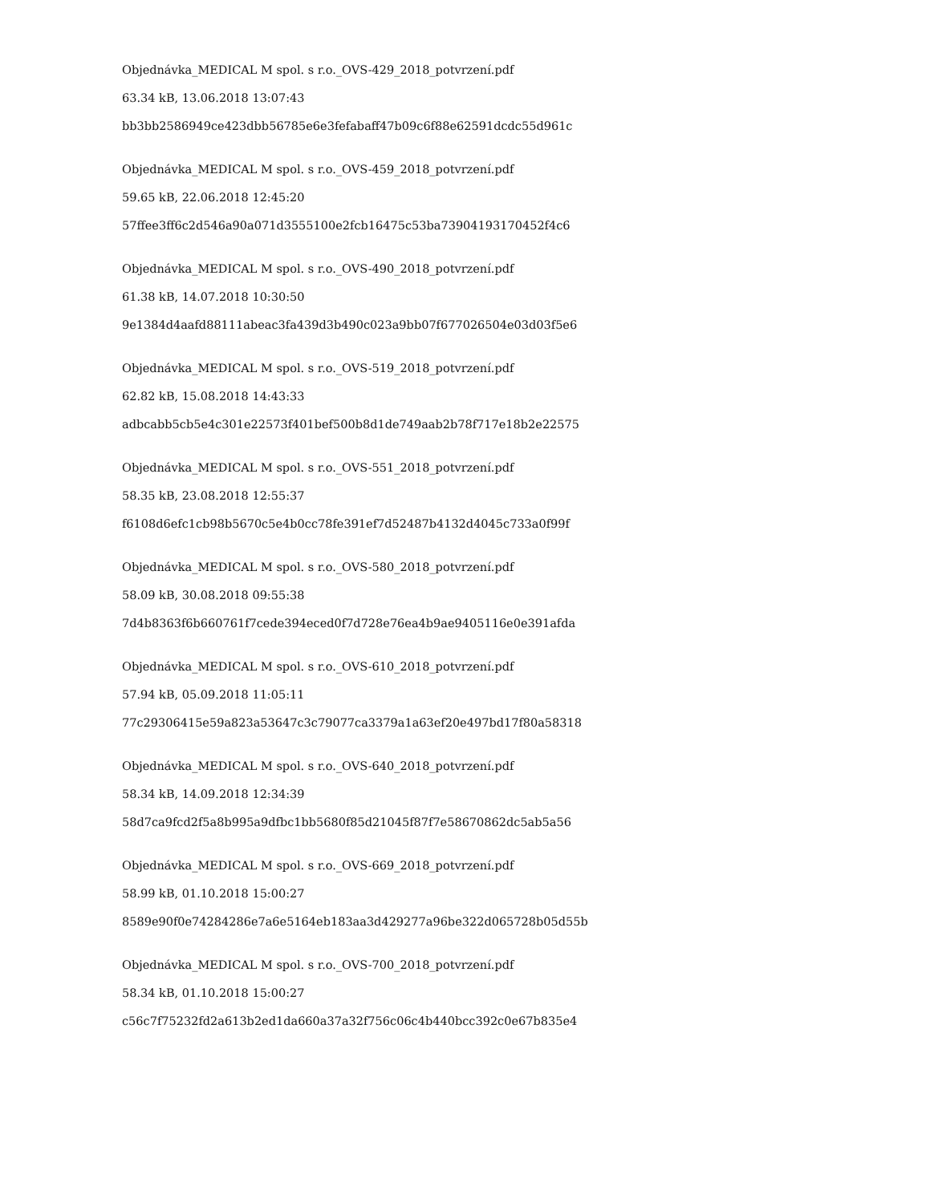Objednávka_MEDICAL M spol. s r.o._OVS-429_2018_potvrzení.pdf
63.34 kB, 13.06.2018 13:07:43
bb3bb2586949ce423dbb56785e6e3fefabaff47b09c6f88e62591dcdc55d961c
Objednávka_MEDICAL M spol. s r.o._OVS-459_2018_potvrzení.pdf
59.65 kB, 22.06.2018 12:45:20
57ffee3ff6c2d546a90a071d3555100e2fcb16475c53ba73904193170452f4c6
Objednávka_MEDICAL M spol. s r.o._OVS-490_2018_potvrzení.pdf
61.38 kB, 14.07.2018 10:30:50
9e1384d4aafd88111abeac3fa439d3b490c023a9bb07f677026504e03d03f5e6
Objednávka_MEDICAL M spol. s r.o._OVS-519_2018_potvrzení.pdf
62.82 kB, 15.08.2018 14:43:33
adbcabb5cb5e4c301e22573f401bef500b8d1de749aab2b78f717e18b2e22575
Objednávka_MEDICAL M spol. s r.o._OVS-551_2018_potvrzení.pdf
58.35 kB, 23.08.2018 12:55:37
f6108d6efc1cb98b5670c5e4b0cc78fe391ef7d52487b4132d4045c733a0f99f
Objednávka_MEDICAL M spol. s r.o._OVS-580_2018_potvrzení.pdf
58.09 kB, 30.08.2018 09:55:38
7d4b8363f6b660761f7cede394eced0f7d728e76ea4b9ae9405116e0e391afda
Objednávka_MEDICAL M spol. s r.o._OVS-610_2018_potvrzení.pdf
57.94 kB, 05.09.2018 11:05:11
77c29306415e59a823a53647c3c79077ca3379a1a63ef20e497bd17f80a58318
Objednávka_MEDICAL M spol. s r.o._OVS-640_2018_potvrzení.pdf
58.34 kB, 14.09.2018 12:34:39
58d7ca9fcd2f5a8b995a9dfbc1bb5680f85d21045f87f7e58670862dc5ab5a56
Objednávka_MEDICAL M spol. s r.o._OVS-669_2018_potvrzení.pdf
58.99 kB, 01.10.2018 15:00:27
8589e90f0e74284286e7a6e5164eb183aa3d429277a96be322d065728b05d55b
Objednávka_MEDICAL M spol. s r.o._OVS-700_2018_potvrzení.pdf
58.34 kB, 01.10.2018 15:00:27
c56c7f75232fd2a613b2ed1da660a37a32f756c06c4b440bcc392c0e67b835e4